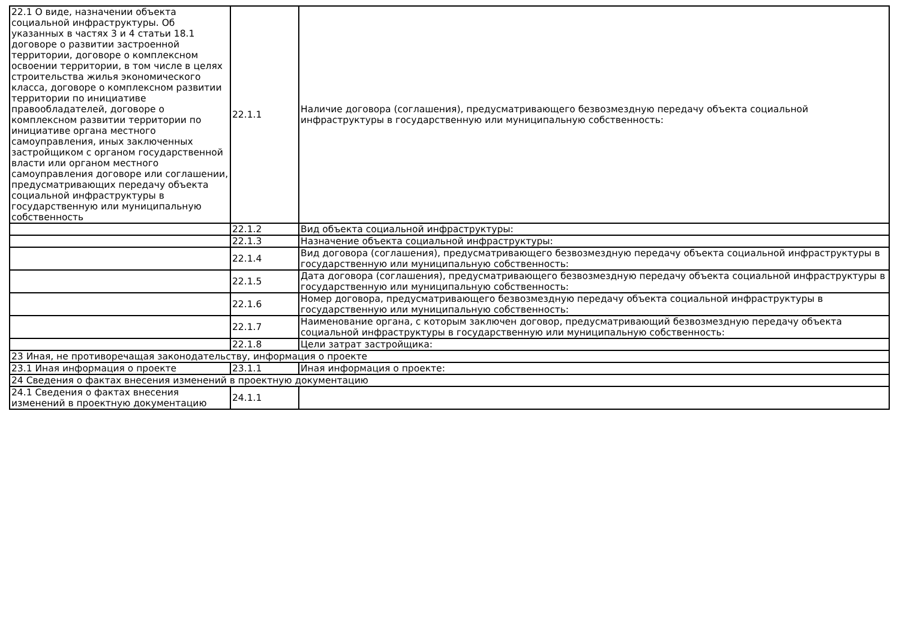| 22.1 О виде, назначении объекта социальной инфраструктуры. Об указанных в частях 3 и 4 статьи 18.1 договоре о развитии застроенной территории, договоре о комплексном освоении территории, в том числе в целях строительства жилья экономического класса, договоре о комплексном развитии территории по инициативе правообладателей, договоре о комплексном развитии территории по инициативе органа местного самоуправления, иных заключенных застройщиком с органом государственной власти или органом местного самоуправления договоре или соглашении, предусматривающих передачу объекта социальной инфраструктуры в государственную или муниципальную собственность | 22.1.1 | Наличие договора (соглашения), предусматривающего безвозмездную передачу объекта социальной инфраструктуры в государственную или муниципальную собственность: |
| | 22.1.2 | Вид объекта социальной инфраструктуры: |
| | 22.1.3 | Назначение объекта социальной инфраструктуры: |
| | 22.1.4 | Вид договора (соглашения), предусматривающего безвозмездную передачу объекта социальной инфраструктуры в государственную или муниципальную собственность: |
| | 22.1.5 | Дата договора (соглашения), предусматривающего безвозмездную передачу объекта социальной инфраструктуры в государственную или муниципальную собственность: |
| | 22.1.6 | Номер договора, предусматривающего безвозмездную передачу объекта социальной инфраструктуры в государственную или муниципальную собственность: |
| | 22.1.7 | Наименование органа, с которым заключен договор, предусматривающий безвозмездную передачу объекта социальной инфраструктуры в государственную или муниципальную собственность: |
| | 22.1.8 | Цели затрат застройщика: |
| 23 Иная, не противоречащая законодательству, информация о проекте | | |
| 23.1 Иная информация о проекте | 23.1.1 | Иная информация о проекте: |
| 24 Сведения о фактах внесения изменений в проектную документацию | | |
| 24.1 Сведения о фактах внесения изменений в проектную документацию | 24.1.1 | |